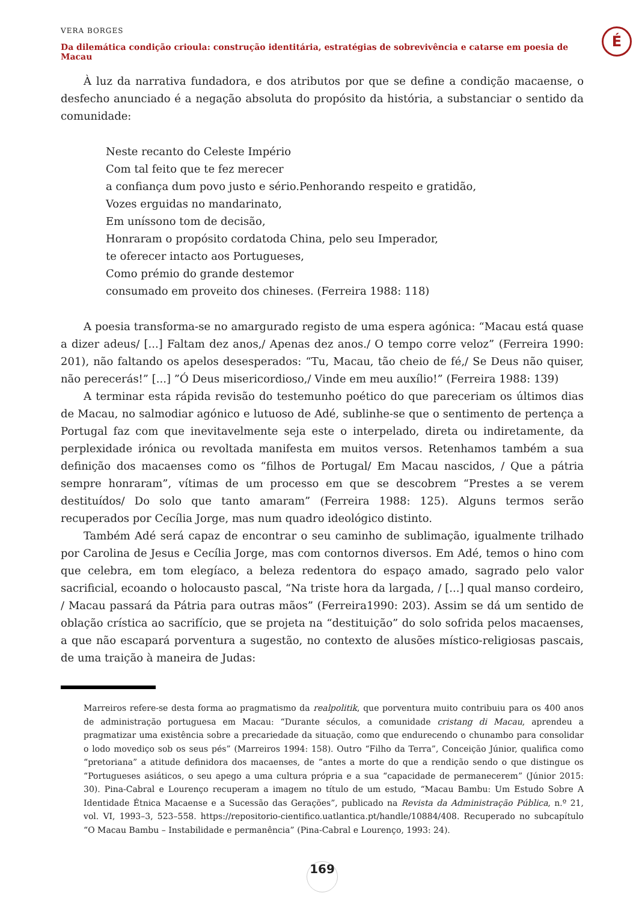VERA BORGES
Da dilemática condição crioula: construção identitária, estratégias de sobrevivência e catarse em poesia de Macau
É
À luz da narrativa fundadora, e dos atributos por que se define a condição macaense, o desfecho anunciado é a negação absoluta do propósito da história, a substanciar o sentido da comunidade:
Neste recanto do Celeste Império
Com tal feito que te fez merecer
a confiança dum povo justo e sério.Penhorando respeito e gratidão,
Vozes erguidas no mandarinato,
Em uníssono tom de decisão,
Honraram o propósito cordatoda China, pelo seu Imperador,
te oferecer intacto aos Portugueses,
Como prémio do grande destemor
consumado em proveito dos chineses. (Ferreira 1988: 118)
A poesia transforma-se no amargurado registo de uma espera agónica: “Macau está quase a dizer adeus/ [...] Faltam dez anos,/ Apenas dez anos./ O tempo corre veloz” (Ferreira 1990: 201), não faltando os apelos desesperados: “Tu, Macau, tão cheio de fé,/ Se Deus não quiser, não perecerás!” [...] ”Ó Deus misericordioso,/ Vinde em meu auxílio!” (Ferreira 1988: 139)
A terminar esta rápida revisão do testemunho poético do que pareceriam os últimos dias de Macau, no salmodiar agónico e lutuoso de Adé, sublinhe-se que o sentimento de pertença a Portugal faz com que inevitavelmente seja este o interpelado, direta ou indiretamente, da perplexidade irónica ou revoltada manifesta em muitos versos. Retenhamos também a sua definição dos macaenses como os “filhos de Portugal/ Em Macau nascidos, / Que a pátria sempre honraram”, vítimas de um processo em que se descobrem “Prestes a se verem destituídos/ Do solo que tanto amaram” (Ferreira 1988: 125). Alguns termos serão recuperados por Cecília Jorge, mas num quadro ideológico distinto.
Também Adé será capaz de encontrar o seu caminho de sublimação, igualmente trilhado por Carolina de Jesus e Cecília Jorge, mas com contornos diversos. Em Adé, temos o hino com que celebra, em tom elegíaco, a beleza redentora do espaço amado, sagrado pelo valor sacrificial, ecoando o holocausto pascal, “Na triste hora da largada, / [...] qual manso cordeiro, / Macau passará da Pátria para outras mãos” (Ferreira1990: 203). Assim se dá um sentido de oblação crística ao sacrifício, que se projeta na “destituição” do solo sofrida pelos macaenses, a que não escapará porventura a sugestão, no contexto de alusões místico-religiosas pascais, de uma traição à maneira de Judas:
Marreiros refere-se desta forma ao pragmatismo da realpolitik, que porventura muito contribuiu para os 400 anos de administração portuguesa em Macau: “Durante séculos, a comunidade cristang di Macau, aprendeu a pragmatizar uma existência sobre a precariedade da situação, como que endurecendo o chunambo para consolidar o lodo movediço sob os seus pés” (Marreiros 1994: 158). Outro “Filho da Terra”, Conceição Júnior, qualifica como “pretoriana” a atitude definidora dos macaenses, de “antes a morte do que a rendição sendo o que distingue os “Portugueses asiáticos, o seu apego a uma cultura própria e a sua “capacidade de permanecerem” (Júnior 2015: 30). Pina-Cabral e Lourenço recuperam a imagem no título de um estudo, “Macau Bambu: Um Estudo Sobre A Identidade Étnica Macaense e a Sucessão das Gerações”, publicado na Revista da Administração Pública, n.º 21, vol. VI, 1993–3, 523–558. https://repositorio-cientifico.uatlantica.pt/handle/10884/408. Recuperado no subcapítulo “O Macau Bambu – Instabilidade e permanência” (Pina-Cabral e Lourenço, 1993: 24).
169